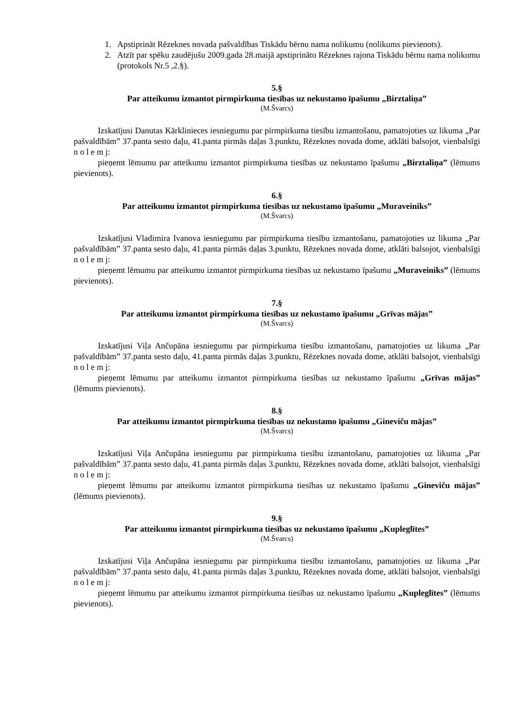1. Apstiprināt Rēzeknes novada pašvaldības Tiskādu bērnu nama nolikumu (nolikums pievienots).
2. Atzīt par spēku zaudējušu 2009.gada 28.maijā apstiprināto Rēzeknes rajona Tiskādu bērnu nama nolikumu (protokols Nr.5 ,2.§).
5.§
Par atteikumu izmantot pirmpirkuma tiesības uz nekustamo īpašumu „Birztaliņa”
(M.Švarcs)
Izskatījusi Danutas Kārklinieces iesniegumu par pirmpirkuma tiesību izmantošanu, pamatojoties uz likuma „Par pašvaldībām” 37.panta sesto daļu, 41.panta pirmās daļas 3.punktu, Rēzeknes novada dome, atklāti balsojot, vienbalsīgi n o l e m j:
pieņemt lēmumu par atteikumu izmantot pirmpirkuma tiesības uz nekustamo īpašumu „Birztaliņa” (lēmums pievienots).
6.§
Par atteikumu izmantot pirmpirkuma tiesības uz nekustamo īpašumu „Muraveiniks”
(M.Švarcs)
Izskatījusi Vladimira Ivanova iesniegumu par pirmpirkuma tiesību izmantošanu, pamatojoties uz likuma „Par pašvaldībām” 37.panta sesto daļu, 41.panta pirmās daļas 3.punktu, Rēzeknes novada dome, atklāti balsojot, vienbalsīgi n o l e m j:
pieņemt lēmumu par atteikumu izmantot pirmpirkuma tiesības uz nekustamo īpašumu „Muraveiniks” (lēmums pievienots).
7.§
Par atteikumu izmantot pirmpirkuma tiesības uz nekustamo īpašumu „Grīvas mājas”
(M.Švarcs)
Izskatījusi Viļa Ančupāna iesniegumu par pirmpirkuma tiesību izmantošanu, pamatojoties uz likuma „Par pašvaldībām” 37.panta sesto daļu, 41.panta pirmās daļas 3.punktu, Rēzeknes novada dome, atklāti balsojot, vienbalsīgi n o l e m j:
pieņemt lēmumu par atteikumu izmantot pirmpirkuma tiesības uz nekustamo īpašumu „Grīvas mājas” (lēmums pievienots).
8.§
Par atteikumu izmantot pirmpirkuma tiesības uz nekustamo īpašumu „Gineviču mājas”
(M.Švarcs)
Izskatījusi Viļa Ančupāna iesniegumu par pirmpirkuma tiesību izmantošanu, pamatojoties uz likuma „Par pašvaldībām” 37.panta sesto daļu, 41.panta pirmās daļas 3.punktu, Rēzeknes novada dome, atklāti balsojot, vienbalsīgi n o l e m j:
pieņemt lēmumu par atteikumu izmantot pirmpirkuma tiesības uz nekustamo īpašumu „Gineviču mājas” (lēmums pievienots).
9.§
Par atteikumu izmantot pirmpirkuma tiesības uz nekustamo īpašumu „Kupleglītes”
(M.Švarcs)
Izskatījusi Viļa Ančupāna iesniegumu par pirmpirkuma tiesību izmantošanu, pamatojoties uz likuma „Par pašvaldībām” 37.panta sesto daļu, 41.panta pirmās daļas 3.punktu, Rēzeknes novada dome, atklāti balsojot, vienbalsīgi n o l e m j:
pieņemt lēmumu par atteikumu izmantot pirmpirkuma tiesības uz nekustamo īpašumu „Kupleglītes” (lēmums pievienots).